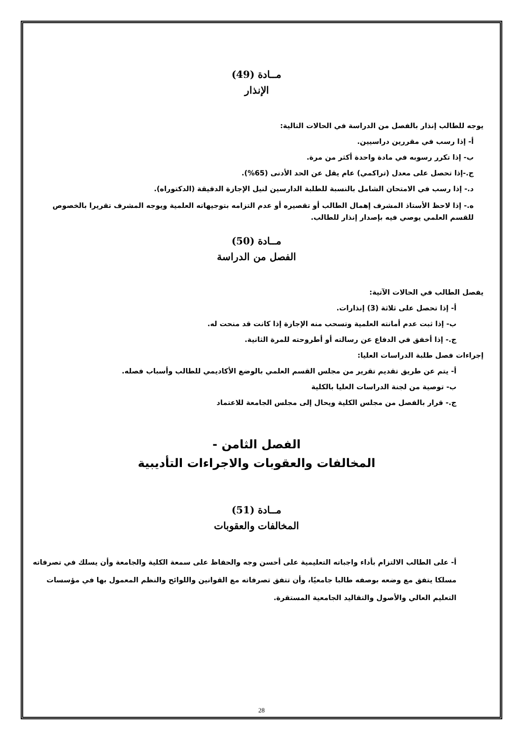مــادة (49)
الإنذار
يوجه للطالب إنذار بالفصل من الدراسة في الحالات التالية:
أ- إذا رسب في مقررين دراسيين.
ب- إذا تكرر رسوبه في مادة واحدة أكثر من مرة.
ج.-إذا تحصل على معدل (تراكمي) عام يقل عن الحد الأدنى (65%).
د.- إذا رسب في الامتحان الشامل بالنسبة للطلبة الدارسين لنيل الإجازة الدقيقة (الدكتوراه).
ه.- إذا لاحظ الأستاذ المشرف إهمال الطالب أو تقصيره أو عدم التزامه بتوجيهاته العلمية ويوجه المشرف تقريرا بالخصوص للقسم العلمي يوصي فيه بإصدار إنذار للطالب.
مــادة (50)
الفصل من الدراسة
يفصل الطالب في الحالات الآتية:
أ- إذا تحصل على ثلاثة (3) إنذارات.
ب- إذا ثبت عدم أمانته العلمية وتسحب منه الإجازة إذا كانت قد منحت له.
ج.- إذا أخفق في الدفاع عن رسالته أو أطروحته للمرة الثانية.
إجراءات فصل طلبة الدراسات العليا:
أ- يتم عن طريق تقديم تقرير من مجلس القسم العلمي بالوضع الأكاديمي للطالب وأسباب فصله.
ب- توصية من لجنة الدراسات العليا بالكلية
ج.- قرار بالفصل من مجلس الكلية ويحال إلى مجلس الجامعة للاعتماد
الفصل الثامن -
المخالفات والعقوبات والاجراءات التأديبية
مــادة (51)
المخالفات والعقوبات
أ- على الطالب الالتزام بأداء واجباته التعليمية على أحسن وجه والحفاظ على سمعة الكلية والجامعة وأن يسلك في تصرفاته مسلكا يتفق مع وضعه بوصفه طالبا جامعيًا، وأن تتفق تصرفاته مع القوانين واللوائح والنظم المعمول بها في مؤسسات التعليم العالي والأصول والتقاليد الجامعية المستقرة.
28